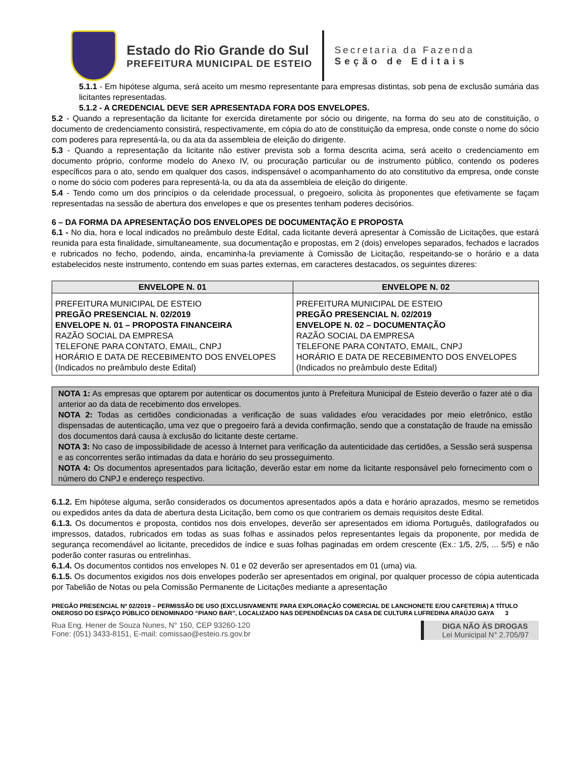Estado do Rio Grande do Sul
PREFEITURA MUNICIPAL DE ESTEIO
Secretaria da Fazenda
Seção de Editais
5.1.1 - Em hipótese alguma, será aceito um mesmo representante para empresas distintas, sob pena de exclusão sumária das licitantes representadas.
5.1.2 - A CREDENCIAL DEVE SER APRESENTADA FORA DOS ENVELOPES.
5.2 - Quando a representação da licitante for exercida diretamente por sócio ou dirigente, na forma do seu ato de constituição, o documento de credenciamento consistirá, respectivamente, em cópia do ato de constituição da empresa, onde conste o nome do sócio com poderes para representá-la, ou da ata da assembleia de eleição do dirigente.
5.3 - Quando a representação da licitante não estiver prevista sob a forma descrita acima, será aceito o credenciamento em documento próprio, conforme modelo do Anexo IV, ou procuração particular ou de instrumento público, contendo os poderes específicos para o ato, sendo em qualquer dos casos, indispensável o acompanhamento do ato constitutivo da empresa, onde conste o nome do sócio com poderes para representá-la, ou da ata da assembleia de eleição do dirigente.
5.4 - Tendo como um dos princípios o da celeridade processual, o pregoeiro, solicita às proponentes que efetivamente se façam representadas na sessão de abertura dos envelopes e que os presentes tenham poderes decisórios.
6 – DA FORMA DA APRESENTAÇÃO DOS ENVELOPES DE DOCUMENTAÇÃO E PROPOSTA
6.1 - No dia, hora e local indicados no preâmbulo deste Edital, cada licitante deverá apresentar à Comissão de Licitações, que estará reunida para esta finalidade, simultaneamente, sua documentação e propostas, em 2 (dois) envelopes separados, fechados e lacrados e rubricados no fecho, podendo, ainda, encaminha-la previamente à Comissão de Licitação, respeitando-se o horário e a data estabelecidos neste instrumento, contendo em suas partes externas, em caracteres destacados, os seguintes dizeres:
| ENVELOPE N. 01 | ENVELOPE N. 02 |
| --- | --- |
| PREFEITURA MUNICIPAL DE ESTEIO PREGÃO PRESENCIAL N. 02/2019 ENVELOPE N. 01 – PROPOSTA FINANCEIRA RAZÃO SOCIAL DA EMPRESA TELEFONE PARA CONTATO, EMAIL, CNPJ HORÁRIO E DATA DE RECEBIMENTO DOS ENVELOPES (Indicados no preâmbulo deste Edital) | PREFEITURA MUNICIPAL DE ESTEIO PREGÃO PRESENCIAL N. 02/2019 ENVELOPE N. 02 – DOCUMENTAÇÃO RAZÃO SOCIAL DA EMPRESA TELEFONE PARA CONTATO, EMAIL, CNPJ HORÁRIO E DATA DE RECEBIMENTO DOS ENVELOPES (Indicados no preâmbulo deste Edital) |
NOTA 1: As empresas que optarem por autenticar os documentos junto à Prefeitura Municipal de Esteio deverão o fazer até o dia anterior ao da data de recebimento dos envelopes.
NOTA 2: Todas as certidões condicionadas a verificação de suas validades e/ou veracidades por meio eletrônico, estão dispensadas de autenticação, uma vez que o pregoeiro fará a devida confirmação, sendo que a constatação de fraude na emissão dos documentos dará causa à exclusão do licitante deste certame.
NOTA 3: No caso de impossibilidade de acesso à Internet para verificação da autenticidade das certidões, a Sessão será suspensa e as concorrentes serão intimadas da data e horário do seu prosseguimento.
NOTA 4: Os documentos apresentados para licitação, deverão estar em nome da licitante responsável pelo fornecimento com o número do CNPJ e endereço respectivo.
6.1.2. Em hipótese alguma, serão considerados os documentos apresentados após a data e horário aprazados, mesmo se remetidos ou expedidos antes da data de abertura desta Licitação, bem como os que contrariem os demais requisitos deste Edital.
6.1.3. Os documentos e proposta, contidos nos dois envelopes, deverão ser apresentados em idioma Português, datilografados ou impressos, datados, rubricados em todas as suas folhas e assinados pelos representantes legais da proponente, por medida de segurança recomendável ao licitante, precedidos de índice e suas folhas paginadas em ordem crescente (Ex.: 1/5, 2/5, ... 5/5) e não poderão conter rasuras ou entrelinhas.
6.1.4. Os documentos contidos nos envelopes N. 01 e 02 deverão ser apresentados em 01 (uma) via.
6.1.5. Os documentos exigidos nos dois envelopes poderão ser apresentados em original, por qualquer processo de cópia autenticada por Tabelião de Notas ou pela Comissão Permanente de Licitações mediante a apresentação
PREGÃO PRESENCIAL Nº 02/2019 – PERMISSÃO DE USO (EXCLUSIVAMENTE PARA EXPLORAÇÃO COMERCIAL DE LANCHONETE E/OU CAFETERIA) A TÍTULO ONEROSO DO ESPAÇO PÚBLICO DENOMINADO “PIANO BAR”, LOCALIZADO NAS DEPENDÊNCIAS DA CASA DE CULTURA LUFREDINA ARAÚJO GAYA 3
Rua Eng. Hener de Souza Nunes, N° 150, CEP 93260-120
Fone: (051) 3433-8151, E-mail: comissao@esteio.rs.gov.br
DIGA NÃO ÀS DROGAS
Lei Municipal N° 2.705/97